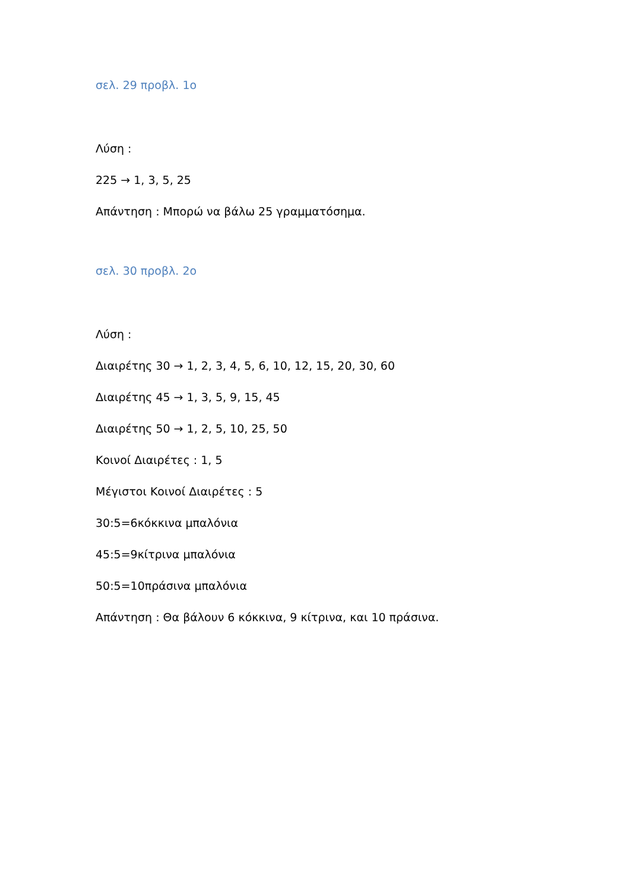σελ. 29 προβλ. 1ο
Λύση :
225 → 1, 3, 5, 25
Απάντηση : Μπορώ να βάλω 25 γραμματόσημα.
σελ. 30 προβλ. 2ο
Λύση :
Διαιρέτης 30 → 1, 2, 3, 4, 5, 6, 10, 12, 15, 20, 30, 60
Διαιρέτης 45 → 1, 3, 5, 9, 15, 45
Διαιρέτης 50 → 1, 2, 5, 10, 25, 50
Κοινοί Διαιρέτες : 1, 5
Μέγιστοι Κοινοί Διαιρέτες : 5
30:5=6κόκκινα μπαλόνια
45:5=9κίτρινα μπαλόνια
50:5=10πράσινα μπαλόνια
Απάντηση : Θα βάλουν 6 κόκκινα, 9 κίτρινα, και 10 πράσινα.